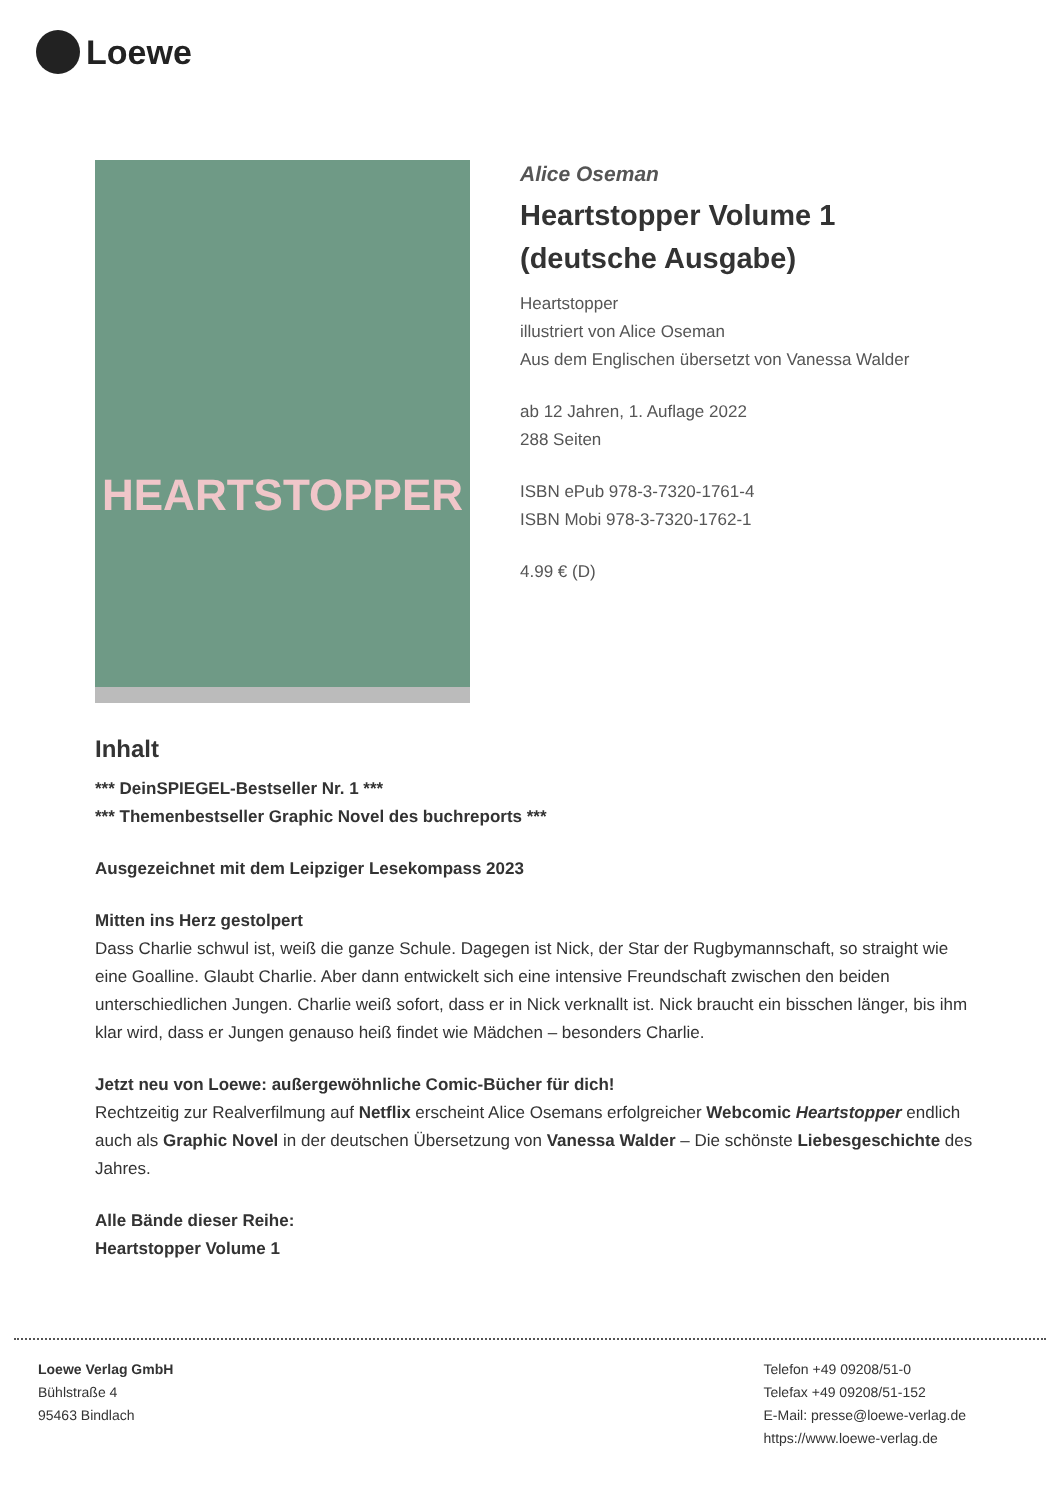Loewe
HEARTSTOPPER
Alice Oseman
Heartstopper Volume 1
(deutsche Ausgabe)
Heartstopper
illustriert von Alice Oseman
Aus dem Englischen übersetzt von Vanessa Walder
ab 12 Jahren, 1. Auflage 2022
288 Seiten
ISBN ePub 978-3-7320-1761-4
ISBN Mobi 978-3-7320-1762-1
4.99 € (D)
Inhalt
*** DeinSPIEGEL-Bestseller Nr. 1 ***
*** Themenbestseller Graphic Novel des buchreports ***
Ausgezeichnet mit dem Leipziger Lesekompass 2023
Mitten ins Herz gestolpert
Dass Charlie schwul ist, weiß die ganze Schule. Dagegen ist Nick, der Star der Rugbymannschaft, so straight wie eine Goalline. Glaubt Charlie. Aber dann entwickelt sich eine intensive Freundschaft zwischen den beiden unterschiedlichen Jungen. Charlie weiß sofort, dass er in Nick verknallt ist. Nick braucht ein bisschen länger, bis ihm klar wird, dass er Jungen genauso heiß findet wie Mädchen – besonders Charlie.
Jetzt neu von Loewe: außergewöhnliche Comic-Bücher für dich!
Rechtzeitig zur Realverfilmung auf Netflix erscheint Alice Osemans erfolgreicher Webcomic Heartstopper endlich auch als Graphic Novel in der deutschen Übersetzung von Vanessa Walder – Die schönste Liebesgeschichte des Jahres.
Alle Bände dieser Reihe:
Heartstopper Volume 1
Loewe Verlag GmbH
Bühlstraße 4
95463 Bindlach
Telefon +49 09208/51-0
Telefax +49 09208/51-152
E-Mail: presse@loewe-verlag.de
https://www.loewe-verlag.de